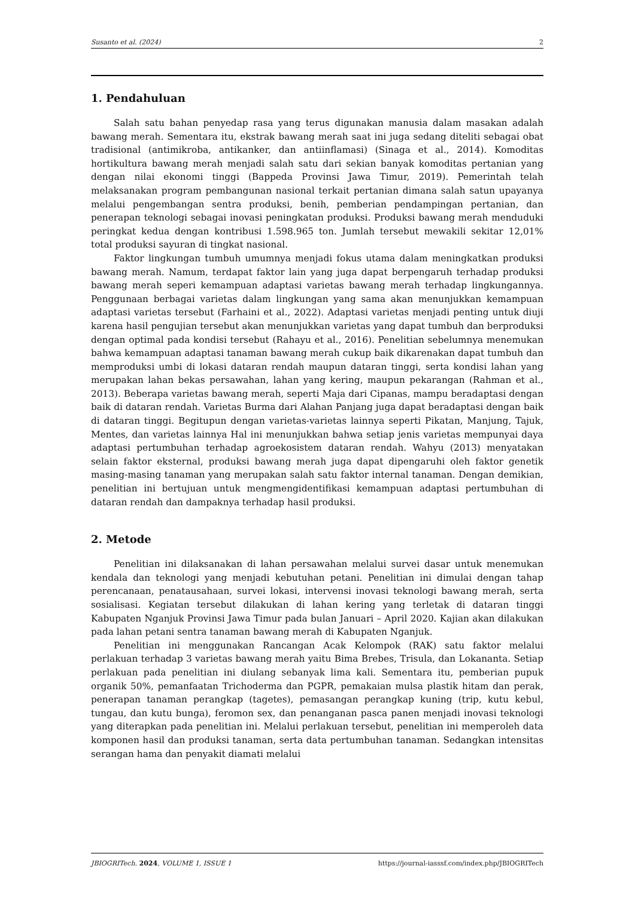Susanto et al. (2024) 2
1. Pendahuluan
Salah satu bahan penyedap rasa yang terus digunakan manusia dalam masakan adalah bawang merah. Sementara itu, ekstrak bawang merah saat ini juga sedang diteliti sebagai obat tradisional (antimikroba, antikanker, dan antiinflamasi) (Sinaga et al., 2014). Komoditas hortikultura bawang merah menjadi salah satu dari sekian banyak komoditas pertanian yang dengan nilai ekonomi tinggi (Bappeda Provinsi Jawa Timur, 2019). Pemerintah telah melaksanakan program pembangunan nasional terkait pertanian dimana salah satun upayanya melalui pengembangan sentra produksi, benih, pemberian pendampingan pertanian, dan penerapan teknologi sebagai inovasi peningkatan produksi. Produksi bawang merah menduduki peringkat kedua dengan kontribusi 1.598.965 ton. Jumlah tersebut mewakili sekitar 12,01% total produksi sayuran di tingkat nasional.
Faktor lingkungan tumbuh umumnya menjadi fokus utama dalam meningkatkan produksi bawang merah. Namum, terdapat faktor lain yang juga dapat berpengaruh terhadap produksi bawang merah seperi kemampuan adaptasi varietas bawang merah terhadap lingkungannya. Penggunaan berbagai varietas dalam lingkungan yang sama akan menunjukkan kemampuan adaptasi varietas tersebut (Farhaini et al., 2022). Adaptasi varietas menjadi penting untuk diuji karena hasil pengujian tersebut akan menunjukkan varietas yang dapat tumbuh dan berproduksi dengan optimal pada kondisi tersebut (Rahayu et al., 2016). Penelitian sebelumnya menemukan bahwa kemampuan adaptasi tanaman bawang merah cukup baik dikarenakan dapat tumbuh dan memproduksi umbi di lokasi dataran rendah maupun dataran tinggi, serta kondisi lahan yang merupakan lahan bekas persawahan, lahan yang kering, maupun pekarangan (Rahman et al., 2013). Beberapa varietas bawang merah, seperti Maja dari Cipanas, mampu beradaptasi dengan baik di dataran rendah. Varietas Burma dari Alahan Panjang juga dapat beradaptasi dengan baik di dataran tinggi. Begitupun dengan varietas-varietas lainnya seperti Pikatan, Manjung, Tajuk, Mentes, dan varietas lainnya Hal ini menunjukkan bahwa setiap jenis varietas mempunyai daya adaptasi pertumbuhan terhadap agroekosistem dataran rendah. Wahyu (2013) menyatakan selain faktor eksternal, produksi bawang merah juga dapat dipengaruhi oleh faktor genetik masing-masing tanaman yang merupakan salah satu faktor internal tanaman. Dengan demikian, penelitian ini bertujuan untuk mengmengidentifikasi kemampuan adaptasi pertumbuhan di dataran rendah dan dampaknya terhadap hasil produksi.
2. Metode
Penelitian ini dilaksanakan di lahan persawahan melalui survei dasar untuk menemukan kendala dan teknologi yang menjadi kebutuhan petani. Penelitian ini dimulai dengan tahap perencanaan, penatausahaan, survei lokasi, intervensi inovasi teknologi bawang merah, serta sosialisasi. Kegiatan tersebut dilakukan di lahan kering yang terletak di dataran tinggi Kabupaten Nganjuk Provinsi Jawa Timur pada bulan Januari – April 2020. Kajian akan dilakukan pada lahan petani sentra tanaman bawang merah di Kabupaten Nganjuk.
Penelitian ini menggunakan Rancangan Acak Kelompok (RAK) satu faktor melalui perlakuan terhadap 3 varietas bawang merah yaitu Bima Brebes, Trisula, dan Lokananta. Setiap perlakuan pada penelitian ini diulang sebanyak lima kali. Sementara itu, pemberian pupuk organik 50%, pemanfaatan Trichoderma dan PGPR, pemakaian mulsa plastik hitam dan perak, penerapan tanaman perangkap (tagetes), pemasangan perangkap kuning (trip, kutu kebul, tungau, dan kutu bunga), feromon sex, dan penanganan pasca panen menjadi inovasi teknologi yang diterapkan pada penelitian ini. Melalui perlakuan tersebut, penelitian ini memperoleh data komponen hasil dan produksi tanaman, serta data pertumbuhan tanaman. Sedangkan intensitas serangan hama dan penyakit diamati melalui
JBIOGRITech. 2024, VOLUME 1, ISSUE 1 https://journal-iasssf.com/index.php/JBIOGRITech